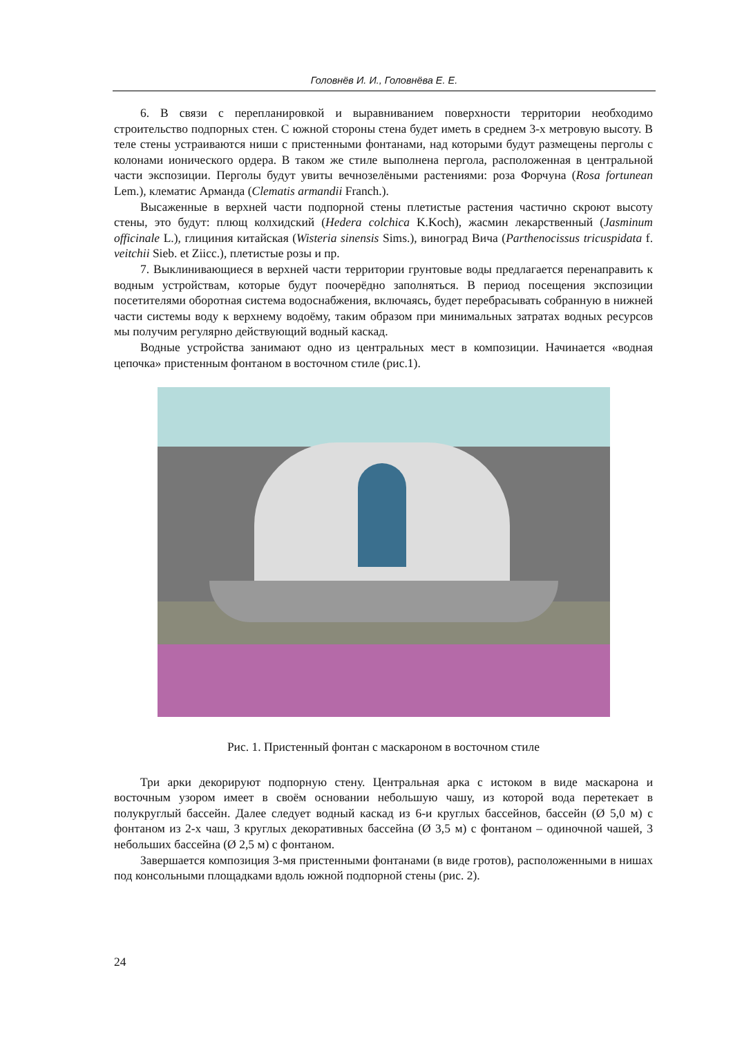Головнёв И. И., Головнёва Е. Е.
6. В связи с перепланировкой и выравниванием поверхности территории необходимо строительство подпорных стен. С южной стороны стена будет иметь в среднем 3-х метровую высоту. В теле стены устраиваются ниши с пристенными фонтанами, над которыми будут размещены перголы с колонами ионического ордера. В таком же стиле выполнена пергола, расположенная в центральной части экспозиции. Перголы будут увиты вечнозелёными растениями: роза Форчуна (Rosa fortunean Lem.), клематис Арманда (Clematis armandii Franch.).
Высаженные в верхней части подпорной стены плетистые растения частично скроют высоту стены, это будут: плющ колхидский (Hedera colchica K.Koch), жасмин лекарственный (Jasminum officinale L.), глициния китайская (Wisteria sinensis Sims.), виноград Вича (Parthenocissus tricuspidata f. veitchii Sieb. et Ziicc.), плетистые розы и пр.
7. Выклинивающиеся в верхней части территории грунтовые воды предлагается перенаправить к водным устройствам, которые будут поочерёдно заполняться. В период посещения экспозиции посетителями оборотная система водоснабжения, включаясь, будет перебрасывать собранную в нижней части системы воду к верхнему водоёму, таким образом при минимальных затратах водных ресурсов мы получим регулярно действующий водный каскад.
Водные устройства занимают одно из центральных мест в композиции. Начинается «водная цепочка» пристенным фонтаном в восточном стиле (рис.1).
Рис. 1. Пристенный фонтан с маскароном в восточном стиле
Три арки декорируют подпорную стену. Центральная арка с истоком в виде маскарона и восточным узором имеет в своём основании небольшую чашу, из которой вода перетекает в полукруглый бассейн. Далее следует водный каскад из 6-и круглых бассейнов, бассейн (Ø 5,0 м) с фонтаном из 2-х чаш, 3 круглых декоративных бассейна (Ø 3,5 м) с фонтаном – одиночной чашей, 3 небольших бассейна (Ø 2,5 м) с фонтаном.
Завершается композиция 3-мя пристенными фонтанами (в виде гротов), расположенными в нишах под консольными площадками вдоль южной подпорной стены (рис. 2).
24